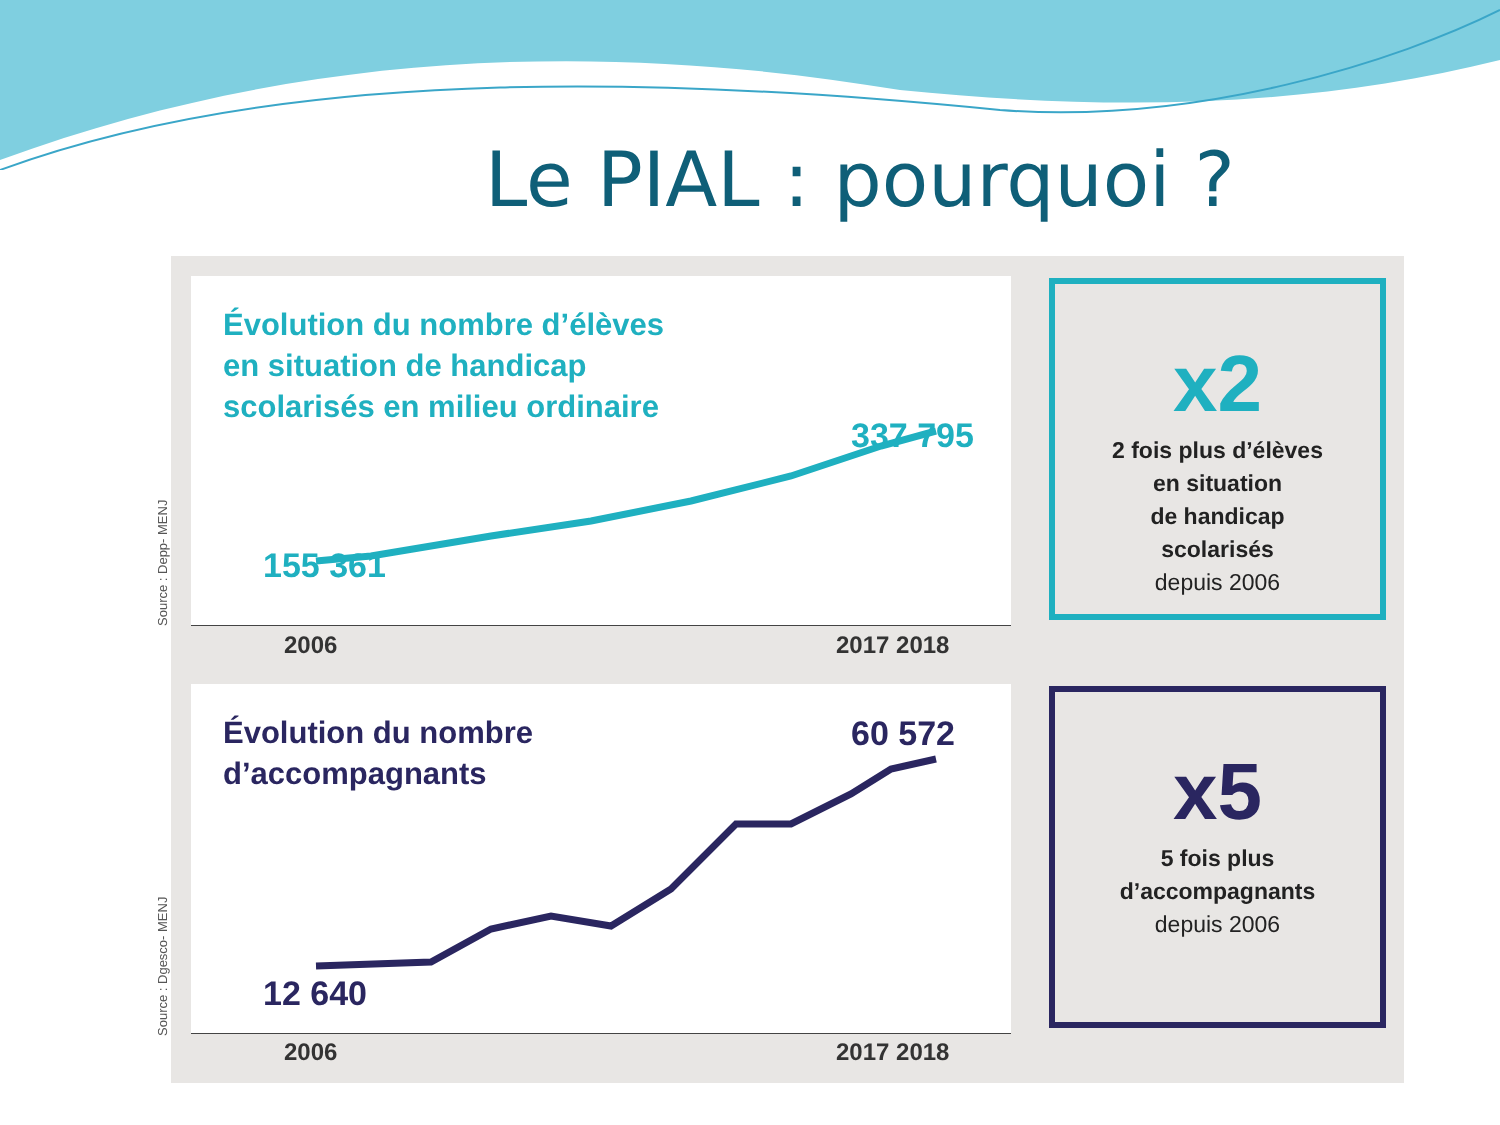Le PIAL : pourquoi ?
Évolution du nombre d’élèves
en situation de handicap
scolarisés en milieu ordinaire
337 795
155 361
2006 2017 2018
Source : Depp- MENJ
x2
2 fois plus d’élèves
en situation
de handicap
scolarisés
depuis 2006
Évolution du nombre
d’accompagnants
60 572
12 640
2006 2017 2018
Source : Dgesco- MENJ
x5
5 fois plus
d’accompagnants
depuis 2006